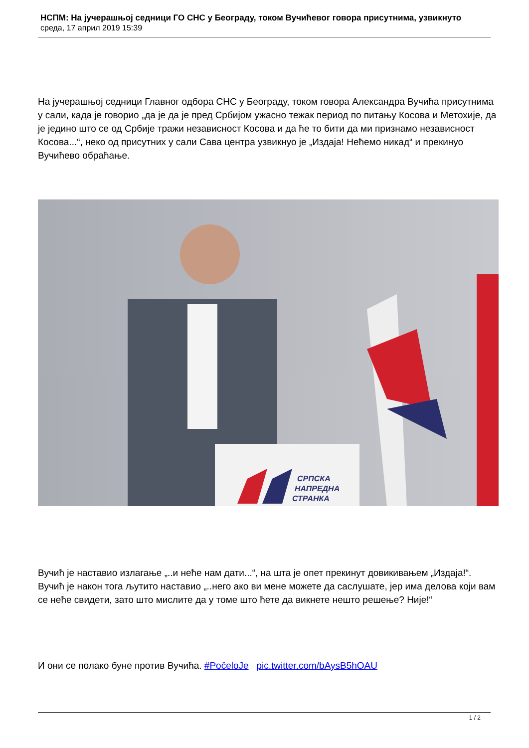НСПМ: На јучерашњој седници ГО СНС у Београду, током Вучићевог говора присутнима, узвикнуто
среда, 17 април 2019 15:39
На јучерашњој седници Главног одбора СНС у Београду, током говора Александра Вучића присутнима у сали, када је говорио „да је да је пред Србијом ужасно тежак период по питању Косова и Метохије, да је једино што се од Србије тражи независност Косова и да ће то бити да ми признамо независност Косова...“, неко од присутних у сали Сава центра узвикнуо је „Издаја! Нећемо никад“ и прекинуо Вучићево обраћање.
СРПСКА
НАПРЕДНА
СТРАНКА
Вучић је наставио излагање „..и неће нам дати...“, на шта је опет прекинут довикивањем „Издаја!“. Вучић је након тога љутито наставио „..него ако ви мене можете да саслушате, јер има делова који вам се неће свидети, зато што мислите да у томе што ћете да викнете нешто решење? Није!“
И они се полако буне против Вучића. #PočeloJe pic.twitter.com/bAysB5hOAU
1 / 2